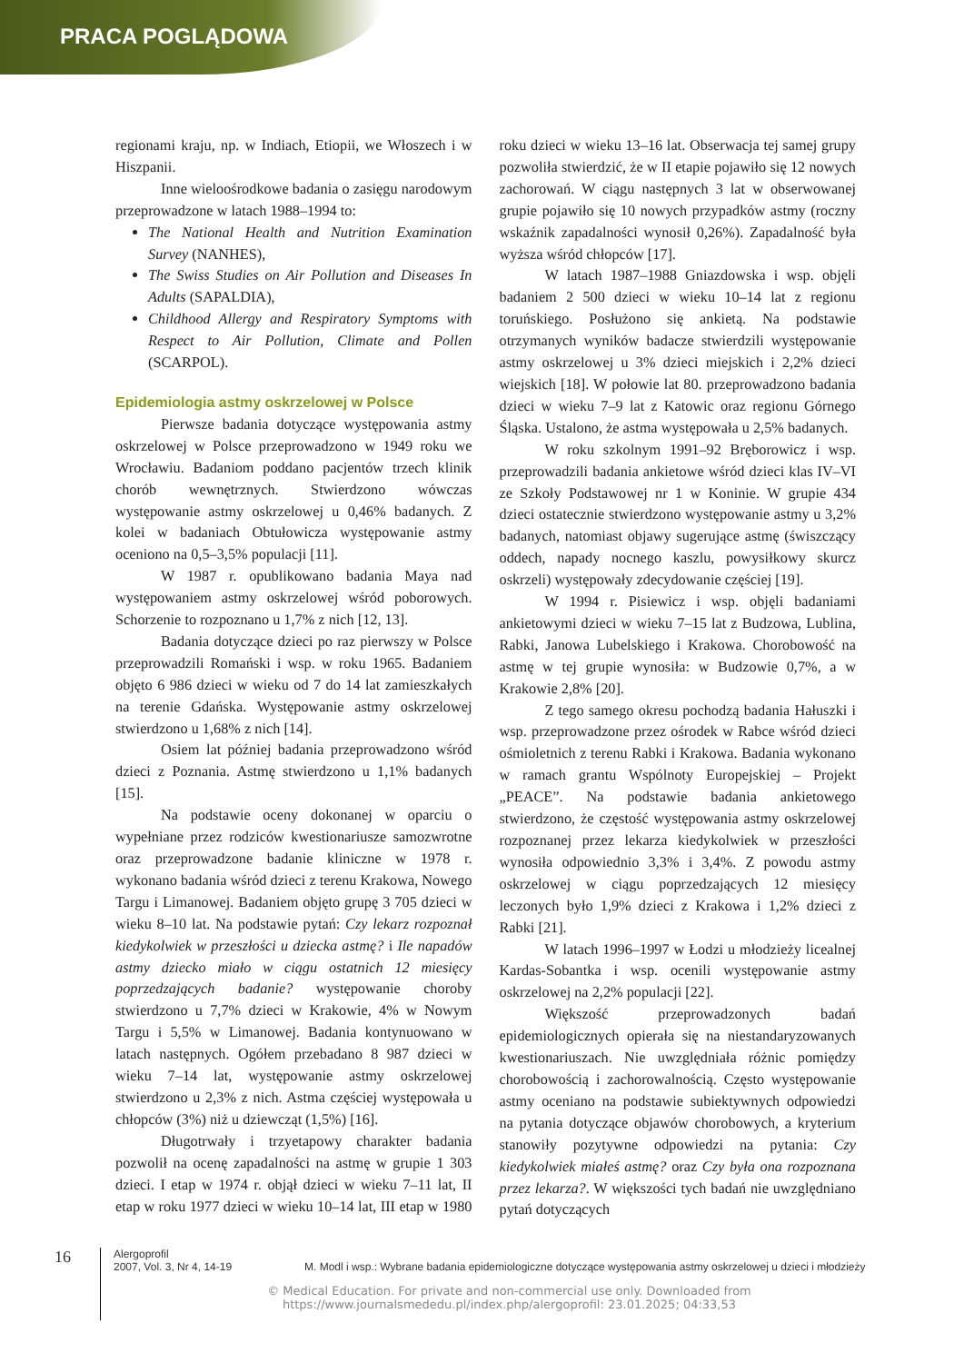PRACA POGLĄDOWA
regionami kraju, np. w Indiach, Etiopii, we Włoszech i w Hiszpanii.
Inne wieloośrodkowe badania o zasięgu narodowym przeprowadzone w latach 1988–1994 to:
The National Health and Nutrition Examination Survey (NANHES),
The Swiss Studies on Air Pollution and Diseases In Adults (SAPALDIA),
Childhood Allergy and Respiratory Symptoms with Respect to Air Pollution, Climate and Pollen (SCARPOL).
Epidemiologia astmy oskrzelowej w Polsce
Pierwsze badania dotyczące występowania astmy oskrzelowej w Polsce przeprowadzono w 1949 roku we Wrocławiu. Badaniom poddano pacjentów trzech klinik chorób wewnętrznych. Stwierdzono wówczas występowanie astmy oskrzelowej u 0,46% badanych. Z kolei w badaniach Obtułowicza występowanie astmy oceniono na 0,5–3,5% populacji [11].
W 1987 r. opublikowano badania Maya nad występowaniem astmy oskrzelowej wśród poborowych. Schorzenie to rozpoznano u 1,7% z nich [12, 13].
Badania dotyczące dzieci po raz pierwszy w Polsce przeprowadzili Romański i wsp. w roku 1965. Badaniem objęto 6 986 dzieci w wieku od 7 do 14 lat zamieszkałych na terenie Gdańska. Występowanie astmy oskrzelowej stwierdzono u 1,68% z nich [14].
Osiem lat później badania przeprowadzono wśród dzieci z Poznania. Astmę stwierdzono u 1,1% badanych [15].
Na podstawie oceny dokonanej w oparciu o wypełniane przez rodziców kwestionariusze samozwrotne oraz przeprowadzone badanie kliniczne w 1978 r. wykonano badania wśród dzieci z terenu Krakowa, Nowego Targu i Limanowej. Badaniem objęto grupę 3 705 dzieci w wieku 8–10 lat. Na podstawie pytań: Czy lekarz rozpoznał kiedykolwiek w przeszłości u dziecka astmę? i Ile napadów astmy dziecko miało w ciągu ostatnich 12 miesięcy poprzedzających badanie? występowanie choroby stwierdzono u 7,7% dzieci w Krakowie, 4% w Nowym Targu i 5,5% w Limanowej. Badania kontynuowano w latach następnych. Ogółem przebadano 8 987 dzieci w wieku 7–14 lat, występowanie astmy oskrzelowej stwierdzono u 2,3% z nich. Astma częściej występowała u chłopców (3%) niż u dziewcząt (1,5%) [16].
Długotrwały i trzyetapowy charakter badania pozwolił na ocenę zapadalności na astmę w grupie 1 303 dzieci. I etap w 1974 r. objął dzieci w wieku 7–11 lat, II etap w roku 1977 dzieci w wieku 10–14 lat, III etap w 1980 roku dzieci w wieku 13–16 lat. Obserwacja tej samej grupy pozwoliła stwierdzić, że w II etapie pojawiło się 12 nowych zachorowań. W ciągu następnych 3 lat w obserwowanej grupie pojawiło się 10 nowych przypadków astmy (roczny wskaźnik zapadalności wynosił 0,26%). Zapadalność była wyższa wśród chłopców [17].
W latach 1987–1988 Gniazdowska i wsp. objęli badaniem 2 500 dzieci w wieku 10–14 lat z regionu toruńskiego. Posłużono się ankietą. Na podstawie otrzymanych wyników badacze stwierdzili występowanie astmy oskrzelowej u 3% dzieci miejskich i 2,2% dzieci wiejskich [18]. W połowie lat 80. przeprowadzono badania dzieci w wieku 7–9 lat z Katowic oraz regionu Górnego Śląska. Ustalono, że astma występowała u 2,5% badanych.
W roku szkolnym 1991–92 Bręborowicz i wsp. przeprowadzili badania ankietowe wśród dzieci klas IV–VI ze Szkoły Podstawowej nr 1 w Koninie. W grupie 434 dzieci ostatecznie stwierdzono występowanie astmy u 3,2% badanych, natomiast objawy sugerujące astmę (świszczący oddech, napady nocnego kaszlu, powysiłkowy skurcz oskrzeli) występowały zdecydowanie częściej [19].
W 1994 r. Pisiewicz i wsp. objęli badaniami ankietowymi dzieci w wieku 7–15 lat z Budzowa, Lublina, Rabki, Janowa Lubelskiego i Krakowa. Chorobowość na astmę w tej grupie wynosiła: w Budzowie 0,7%, a w Krakowie 2,8% [20].
Z tego samego okresu pochodzą badania Hałuszki i wsp. przeprowadzone przez ośrodek w Rabce wśród dzieci ośmioletnich z terenu Rabki i Krakowa. Badania wykonano w ramach grantu Wspólnoty Europejskiej – Projekt „PEACE”. Na podstawie badania ankietowego stwierdzono, że częstość występowania astmy oskrzelowej rozpoznanej przez lekarza kiedykolwiek w przeszłości wynosiła odpowiednio 3,3% i 3,4%. Z powodu astmy oskrzelowej w ciągu poprzedzających 12 miesięcy leczonych było 1,9% dzieci z Krakowa i 1,2% dzieci z Rabki [21].
W latach 1996–1997 w Łodzi u młodzieży licealnej Kardas-Sobantka i wsp. ocenili występowanie astmy oskrzelowej na 2,2% populacji [22].
Większość przeprowadzonych badań epidemiologicznych opierała się na niestandaryzowanych kwestionariuszach. Nie uwzględniała różnic pomiędzy chorobowością i zachorowalnością. Często występowanie astmy oceniano na podstawie subiektywnych odpowiedzi na pytania dotyczące objawów chorobowych, a kryterium stanowiły pozytywne odpowiedzi na pytania: Czy kiedykolwiek miałeś astmę? oraz Czy była ona rozpoznana przez lekarza?. W większości tych badań nie uwzględniano pytań dotyczących
16
Alergoprofil
2007, Vol. 3, Nr 4, 14-19
M. Modl i wsp.: Wybrane badania epidemiologiczne dotyczące występowania astmy oskrzelowej u dzieci i młodzieży
© Medical Education. For private and non-commercial use only. Downloaded from
https://www.journalsmededu.pl/index.php/alergoprofil: 23.01.2025; 04:33,53